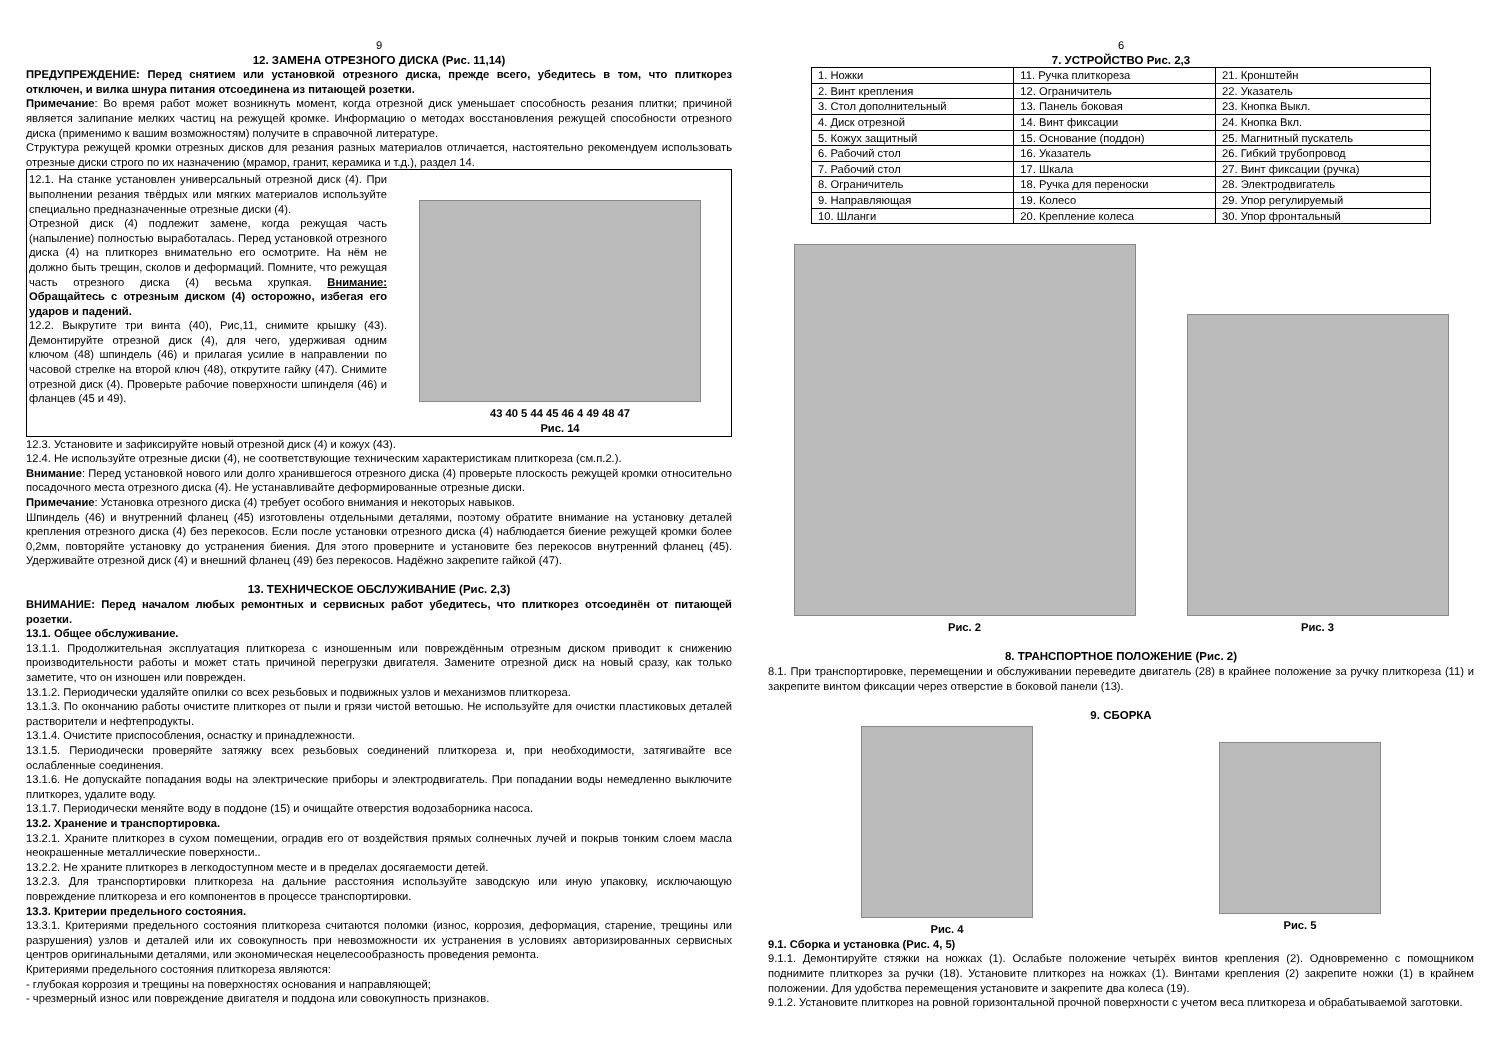9
12. ЗАМЕНА ОТРЕЗНОГО ДИСКА (Рис. 11,14)
ПРЕДУПРЕЖДЕНИЕ: Перед снятием или установкой отрезного диска, прежде всего, убедитесь в том, что плиткорез отключен, и вилка шнура питания отсоединена из питающей розетки.
Примечание: Во время работ может возникнуть момент, когда отрезной диск уменьшает способность резания плитки; причиной является залипание мелких частиц на режущей кромке. Информацию о методах восстановления режущей способности отрезного диска (применимо к вашим возможностям) получите в справочной литературе.
Структура режущей кромки отрезных дисков для резания разных материалов отличается, настоятельно рекомендуем использовать отрезные диски строго по их назначению (мрамор, гранит, керамика и т.д.), раздел 14.
12.1. На станке установлен универсальный отрезной диск (4). При выполнении резания твёрдых или мягких материалов используйте специально предназначенные отрезные диски (4).
Отрезной диск (4) подлежит замене, когда режущая часть (напыление) полностью выработалась. Перед установкой отрезного диска (4) на плиткорез внимательно его осмотрите. На нём не должно быть трещин, сколов и деформаций. Помните, что режущая часть отрезного диска (4) весьма хрупкая. Внимание: Обращайтесь с отрезным диском (4) осторожно, избегая его ударов и падений.
12.2. Выкрутите три винта (40), Рис,11, снимите крышку (43). Демонтируйте отрезной диск (4), для чего, удерживая одним ключом (48) шпиндель (46) и прилагая усилие в направлении по часовой стрелке на второй ключ (48), открутите гайку (47). Снимите отрезной диск (4). Проверьте рабочие поверхности шпинделя (46) и фланцев (45 и 49).
43 40 5 44 45 46 4 49 48 47
Рис. 14
12.3. Установите и зафиксируйте новый отрезной диск (4) и кожух (43).
12.4. Не используйте отрезные диски (4), не соответствующие техническим характеристикам плиткореза (см.п.2.).
Внимание: Перед установкой нового или долго хранившегося отрезного диска (4) проверьте плоскость режущей кромки относительно посадочного места отрезного диска (4). Не устанавливайте деформированные отрезные диски.
Примечание: Установка отрезного диска (4) требует особого внимания и некоторых навыков.
Шпиндель (46) и внутренний фланец (45) изготовлены отдельными деталями, поэтому обратите внимание на установку деталей крепления отрезного диска (4) без перекосов. Если после установки отрезного диска (4) наблюдается биение режущей кромки более 0,2мм, повторяйте установку до устранения биения. Для этого проверните и установите без перекосов внутренний фланец (45). Удерживайте отрезной диск (4) и внешний фланец (49) без перекосов. Надёжно закрепите гайкой (47).
13. ТЕХНИЧЕСКОЕ ОБСЛУЖИВАНИЕ (Рис. 2,3)
ВНИМАНИЕ: Перед началом любых ремонтных и сервисных работ убедитесь, что плиткорез отсоединён от питающей розетки.
13.1. Общее обслуживание.
13.1.1. Продолжительная эксплуатация плиткореза с изношенным или повреждённым отрезным диском приводит к снижению производительности работы и может стать причиной перегрузки двигателя. Замените отрезной диск на новый сразу, как только заметите, что он изношен или поврежден.
13.1.2. Периодически удаляйте опилки со всех резьбовых и подвижных узлов и механизмов плиткореза.
13.1.3. По окончанию работы очистите плиткорез от пыли и грязи чистой ветошью. Не используйте для очистки пластиковых деталей растворители и нефтепродукты.
13.1.4. Очистите приспособления, оснастку и принадлежности.
13.1.5. Периодически проверяйте затяжку всех резьбовых соединений плиткореза и, при необходимости, затягивайте все ослабленные соединения.
13.1.6. Не допускайте попадания воды на электрические приборы и электродвигатель. При попадании воды немедленно выключите плиткорез, удалите воду.
13.1.7. Периодически меняйте воду в поддоне (15) и очищайте отверстия водозаборника насоса.
13.2. Хранение и транспортировка.
13.2.1. Храните плиткорез в сухом помещении, оградив его от воздействия прямых солнечных лучей и покрыв тонким слоем масла неокрашенные металлические поверхности..
13.2.2. Не храните плиткорез в легкодоступном месте и в пределах досягаемости детей.
13.2.3. Для транспортировки плиткореза на дальние расстояния используйте заводскую или иную упаковку, исключающую повреждение плиткореза и его компонентов в процессе транспортировки.
13.3. Критерии предельного состояния.
13.3.1. Критериями предельного состояния плиткореза считаются поломки (износ, коррозия, деформация, старение, трещины или разрушения) узлов и деталей или их совокупность при невозможности их устранения в условиях авторизированных сервисных центров оригинальными деталями, или экономическая нецелесообразность проведения ремонта.
Критериями предельного состояния плиткореза являются:
- глубокая коррозия и трещины на поверхностях основания и направляющей;
- чрезмерный износ или повреждение двигателя и поддона или совокупность признаков.
6
7. УСТРОЙСТВО Рис. 2,3
| 1. Ножки | 11. Ручка плиткореза | 21. Кронштейн |
| 2. Винт крепления | 12. Ограничитель | 22. Указатель |
| 3. Стол дополнительный | 13. Панель боковая | 23. Кнопка Выкл. |
| 4. Диск отрезной | 14. Винт фиксации | 24. Кнопка Вкл. |
| 5. Кожух защитный | 15. Основание (поддон) | 25. Магнитный пускатель |
| 6. Рабочий стол | 16. Указатель | 26. Гибкий трубопровод |
| 7. Рабочий стол | 17. Шкала | 27. Винт фиксации (ручка) |
| 8. Ограничитель | 18. Ручка для переноски | 28. Электродвигатель |
| 9. Направляющая | 19. Колесо | 29. Упор регулируемый |
| 10. Шланги | 20. Крепление колеса | 30. Упор фронтальный |
Рис. 2 Рис. 3
8. ТРАНСПОРТНОЕ ПОЛОЖЕНИЕ (Рис. 2)
8.1. При транспортировке, перемещении и обслуживании переведите двигатель (28) в крайнее положение за ручку плиткореза (11) и закрепите винтом фиксации через отверстие в боковой панели (13).
9. СБОРКА
Рис. 4 Рис. 5
9.1. Сборка и установка (Рис. 4, 5)
9.1.1. Демонтируйте стяжки на ножках (1). Ослабьте положение четырёх винтов крепления (2). Одновременно с помощником поднимите плиткорез за ручки (18). Установите плиткорез на ножках (1). Винтами крепления (2) закрепите ножки (1) в крайнем положении. Для удобства перемещения установите и закрепите два колеса (19).
9.1.2. Установите плиткорез на ровной горизонтальной прочной поверхности с учетом веса плиткореза и обрабатываемой заготовки.